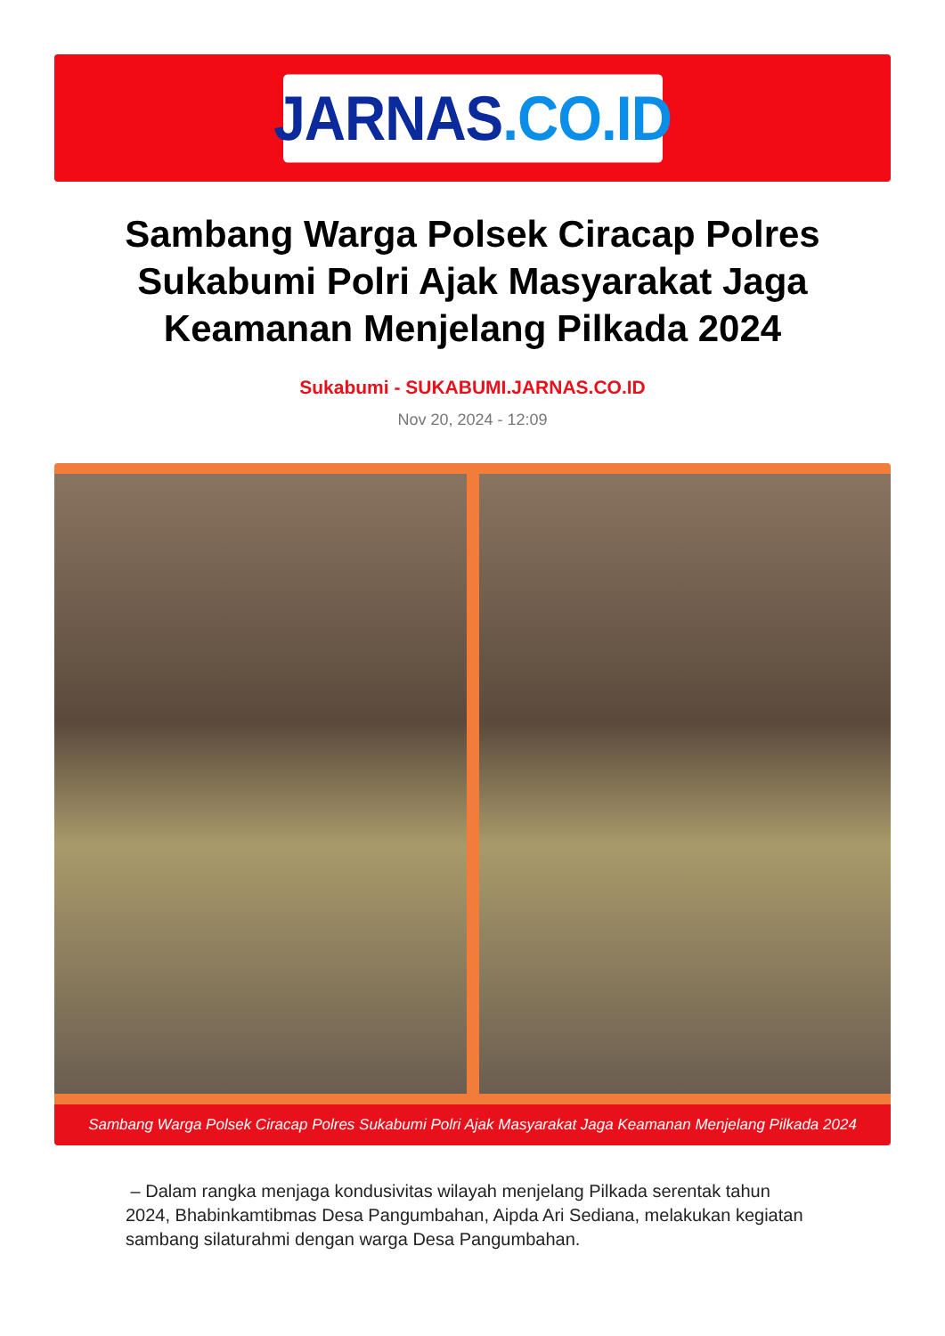JARNAS.CO.ID
Sambang Warga Polsek Ciracap Polres Sukabumi Polri Ajak Masyarakat Jaga Keamanan Menjelang Pilkada 2024
Sukabumi - SUKABUMI.JARNAS.CO.ID
Nov 20, 2024 - 12:09
Sambang Warga Polsek Ciracap Polres Sukabumi Polri Ajak Masyarakat Jaga Keamanan Menjelang Pilkada 2024
– Dalam rangka menjaga kondusivitas wilayah menjelang Pilkada serentak tahun 2024, Bhabinkamtibmas Desa Pangumbahan, Aipda Ari Sediana, melakukan kegiatan sambang silaturahmi dengan warga Desa Pangumbahan.